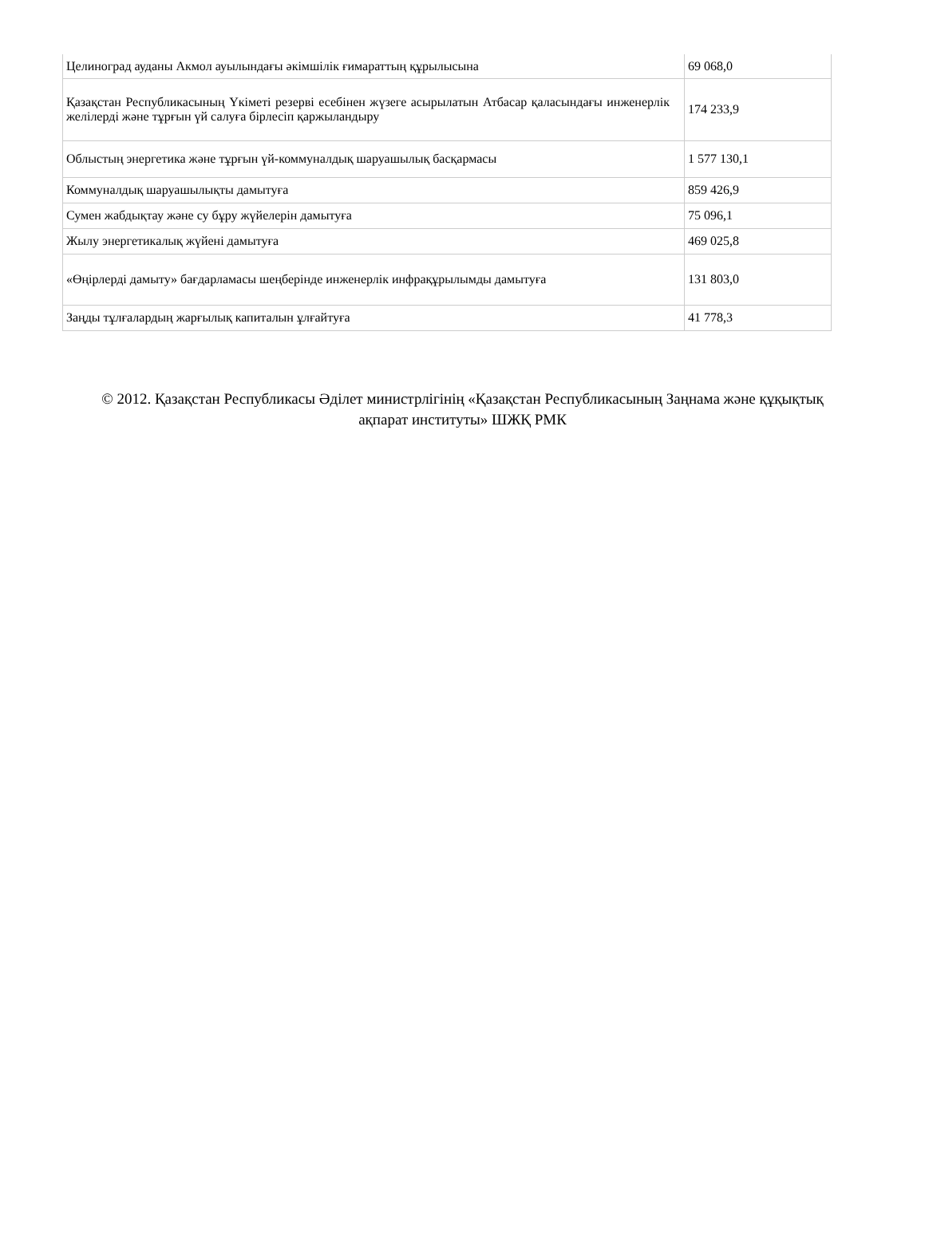| Целиноград ауданы Акмол ауылындағы әкімшілік ғимараттың құрылысына | 69 068,0 |
| Қазақстан Республикасының Үкіметі резерві есебінен жүзеге асырылатын Атбасар қаласындағы инженерлік желілерді және тұрғын үй салуға бірлесіп қаржыландыру | 174 233,9 |
| Облыстың энергетика және тұрғын үй-коммуналдық шаруашылық басқармасы | 1 577 130,1 |
| Коммуналдық шаруашылықты дамытуға | 859 426,9 |
| Сумен жабдықтау және су бұру жүйелерін дамытуға | 75 096,1 |
| Жылу энергетикалық жүйені дамытуға | 469 025,8 |
| «Өңірлерді дамыту» бағдарламасы шеңберінде инженерлік инфрақұрылымды дамытуға | 131 803,0 |
| Заңды тұлғалардың жарғылық капиталын ұлғайтуға | 41 778,3 |
© 2012. Қазақстан Республикасы Әділет министрлігінің «Қазақстан Республикасының Заңнама және құқықтық ақпарат институты» ШЖҚ РМК